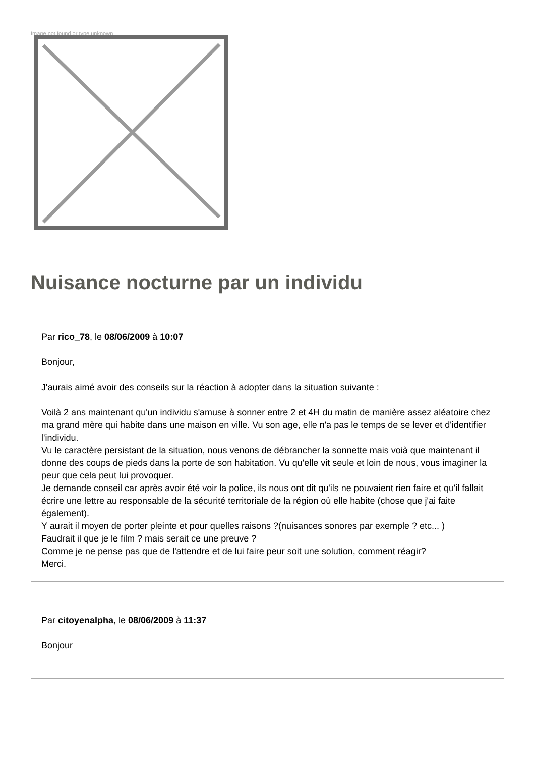Image not found or type unknown
Nuisance nocturne par un individu
Par rico_78, le 08/06/2009 à 10:07
Bonjour,
J'aurais aimé avoir des conseils sur la réaction à adopter dans la situation suivante :
Voilà 2 ans maintenant qu'un individu s'amuse à sonner entre 2 et 4H du matin de manière assez aléatoire chez ma grand mère qui habite dans une maison en ville. Vu son age, elle n'a pas le temps de se lever et d'identifier l'individu.
Vu le caractère persistant de la situation, nous venons de débrancher la sonnette mais voià que maintenant il donne des coups de pieds dans la porte de son habitation. Vu qu'elle vit seule et loin de nous, vous imaginer la peur que cela peut lui provoquer.
Je demande conseil car après avoir été voir la police, ils nous ont dit qu'ils ne pouvaient rien faire et qu'il fallait écrire une lettre au responsable de la sécurité territoriale de la région où elle habite (chose que j'ai faite également).
Y aurait il moyen de porter pleinte et pour quelles raisons ?(nuisances sonores par exemple ? etc... )
Faudrait il que je le film ? mais serait ce une preuve ?
Comme je ne pense pas que de l'attendre et de lui faire peur soit une solution, comment réagir?
Merci.
Par citoyenalpha, le 08/06/2009 à 11:37
Bonjour